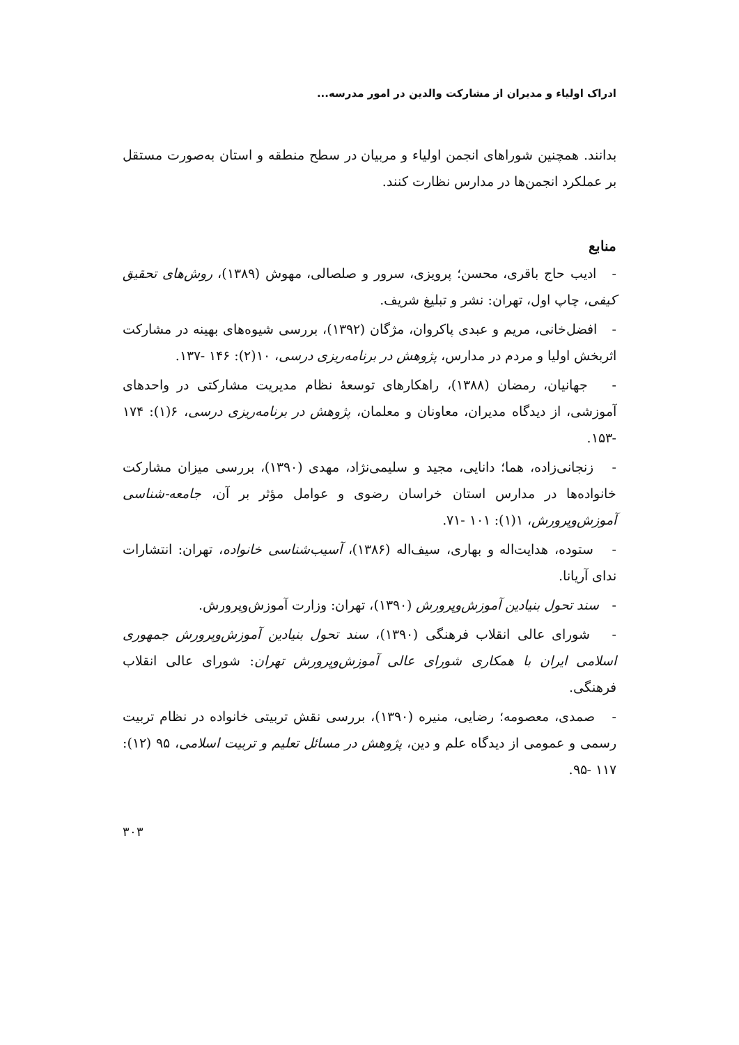ادراک اولیاء و مدیران از مشارکت والدین در امور مدرسه...
بدانند. همچنین شوراهای انجمن اولیاء و مربیان در سطح منطقه و استان به‌صورت مستقل بر عملکرد انجمن‌ها در مدارس نظارت کنند.
منابع
- ادیب حاج باقری، محسن؛ پرویزی، سرور و صلصالی، مهوش (۱۳۸۹)، روش‌های تحقیق کیفی، چاپ اول، تهران: نشر و تبلیغ شریف.
- افضل‌خانی، مریم و عبدی پاکروان، مژگان (۱۳۹۲)، بررسی شیوه‌های بهینه در مشارکت اثربخش اولیا و مردم در مدارس، پژوهش در برنامه‌ریزی درسی، ۱۰(۲): ۱۴۶ -۱۳۷.
- جهانیان، رمضان (۱۳۸۸)، راهکارهای توسعهٔ نظام مدیریت مشارکتی در واحدهای آموزشی، از دیدگاه مدیران، معاونان و معلمان، پژوهش در برنامه‌ریزی درسی، ۶(۱): ۱۷۴ -۱۵۳.
- زنجانی‌زاده، هما؛ دانایی، مجید و سلیمی‌نژاد، مهدی (۱۳۹۰)، بررسی میزان مشارکت خانواده‌ها در مدارس استان خراسان رضوی و عوامل مؤثر بر آن، جامعه-شناسی آموزش‌وپرورش، ۱(۱): ۱۰۱ -۷۱.
- ستوده، هدایت‌اله و بهاری، سیف‌اله (۱۳۸۶)، آسیب‌شناسی خانواده، تهران: انتشارات ندای آریانا.
- سند تحول بنیادین آموزش‌وپرورش (۱۳۹۰)، تهران: وزارت آموزش‌وپرورش.
- شورای عالی انقلاب فرهنگی (۱۳۹۰)، سند تحول بنیادین آموزش‌وپرورش جمهوری اسلامی ایران با همکاری شورای عالی آموزش‌وپرورش تهران: شورای عالی انقلاب فرهنگی.
- صمدی، معصومه؛ رضایی، منیره (۱۳۹۰)، بررسی نقش تربیتی خانواده در نظام تربیت رسمی و عمومی از دیدگاه علم و دین، پژوهش در مسائل تعلیم و تربیت اسلامی، ۹۵ (۱۲): ۱۱۷ -۹۵.
۳۰۳